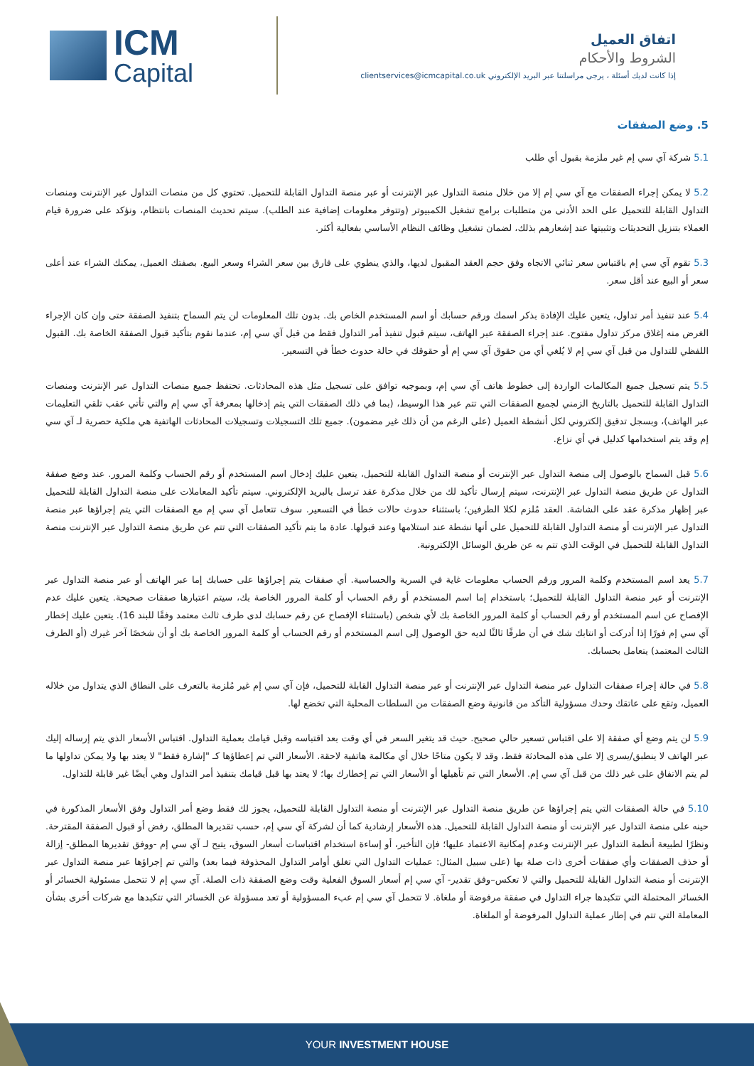ICM
Capital
اتفاق العميل
الشروط والأحكام
إذا كانت لديك أسئلة ، يرجى مراسلتنا عبر البريد الإلكتروني clientservices@icmcapital.co.uk
5. وضع الصفقات
5.1 شركة آي سي إم غير ملزمة بقبول أي طلب
5.2 لا يمكن إجراء الصفقات مع آي سي إم إلا من خلال منصة التداول عبر الإنترنت أو عبر منصة التداول القابلة للتحميل. تحتوي كل من منصات التداول عبر الإنترنت ومنصات التداول القابلة للتحميل على الحد الأدنى من متطلبات برامج تشغيل الكمبيوتر (وتتوفر معلومات إضافية عند الطلب). سيتم تحديث المنصات بانتظام، ونؤكد على ضرورة قيام العملاء بتنزيل التحديثات وتثبيتها عند إشعارهم بذلك، لضمان تشغيل وظائف النظام الأساسي بفعالية أكثر.
5.3 تقوم آي سي إم باقتباس سعر ثنائي الاتجاه وفق حجم العقد المقبول لديها، والذي ينطوي على فارق بين سعر الشراء وسعر البيع. بصفتك العميل، يمكنك الشراء عند أعلى سعر أو البيع عند أقل سعر.
5.4 عند تنفيذ أمر تداول، يتعين عليك الإفادة بذكر اسمك ورقم حسابك أو اسم المستخدم الخاص بك. بدون تلك المعلومات لن يتم السماح بتنفيذ الصفقة حتى وإن كان الإجراء الغرض منه إغلاق مركز تداول مفتوح. عند إجراء الصفقة عبر الهاتف، سيتم قبول تنفيذ أمر التداول فقط من قبل آي سي إم، عندما نقوم بتأكيد قبول الصفقة الخاصة بك. القبول اللفظي للتداول من قبل آي سي إم لا يُلغي أي من حقوق آي سي إم أو حقوقك في حالة حدوث خطأ في التسعير.
5.5 يتم تسجيل جميع المكالمات الواردة إلى خطوط هاتف آي سي إم، وبموجبه توافق على تسجيل مثل هذه المحادثات. تحتفظ جميع منصات التداول عبر الإنترنت ومنصات التداول القابلة للتحميل بالتاريخ الزمني لجميع الصفقات التي تتم عبر هذا الوسيط، (بما في ذلك الصفقات التي يتم إدخالها بمعرفة آي سي إم والتي تأتي عقب تلقي التعليمات عبر الهاتف)، وبسجل تدقيق إلكتروني لكل أنشطة العميل (على الرغم من أن ذلك غير مضمون). جميع تلك التسجيلات وتسجيلات المحادثات الهاتفية هي ملكية حصرية لـ آي سي إم وقد يتم استخدامها كدليل في أي نزاع.
5.6 قبل السماح بالوصول إلى منصة التداول عبر الإنترنت أو منصة التداول القابلة للتحميل، يتعين عليك إدخال اسم المستخدم أو رقم الحساب وكلمة المرور. عند وضع صفقة التداول عن طريق منصة التداول عبر الإنترنت، سيتم إرسال تأكيد لك من خلال مذكرة عقد ترسل بالبريد الإلكتروني. سيتم تأكيد المعاملات على منصة التداول القابلة للتحميل عبر إظهار مذكرة عقد على الشاشة. العقد مُلزم لكلا الطرفين؛ باستثناء حدوث حالات خطأ في التسعير. سوف تتعامل آي سي إم مع الصفقات التي يتم إجراؤها عبر منصة التداول عبر الإنترنت أو منصة التداول القابلة للتحميل على أنها نشطة عند استلامها وعند قبولها. عادة ما يتم تأكيد الصفقات التي تتم عن طريق منصة التداول عبر الإنترنت منصة التداول القابلة للتحميل في الوقت الذي تتم به عن طريق الوسائل الإلكترونية.
5.7 يعد اسم المستخدم وكلمة المرور ورقم الحساب معلومات غاية في السرية والحساسية. أي صفقات يتم إجراؤها على حسابك إما عبر الهاتف أو عبر منصة التداول عبر الإنترنت أو عبر منصة التداول القابلة للتحميل؛ باستخدام إما اسم المستخدم أو رقم الحساب أو كلمة المرور الخاصة بك، سيتم اعتبارها صفقات صحيحة. يتعين عليك عدم الإفصاح عن اسم المستخدم أو رقم الحساب أو كلمة المرور الخاصة بك لأي شخص (باستثناء الإفصاح عن رقم حسابك لدى طرف ثالث معتمد وفقًا للبند 16). يتعين عليك إخطار آي سي إم فورًا إذا أدركت أو انتابك شك في أن طرفًا ثالثًا لديه حق الوصول إلى اسم المستخدم أو رقم الحساب أو كلمة المرور الخاصة بك أو أن شخصًا آخر غيرك (أو الطرف الثالث المعتمد) يتعامل بحسابك.
5.8 في حالة إجراء صفقات التداول عبر منصة التداول عبر الإنترنت أو عبر منصة التداول القابلة للتحميل، فإن آي سي إم غير مُلزمة بالتعرف على النطاق الذي يتداول من خلاله العميل، وتقع على عاتقك وحدك مسؤولية التأكد من قانونية وضع الصفقات من السلطات المحلية التي تخضع لها.
5.9 لن يتم وضع أي صفقة إلا على اقتباس تسعير حالي صحيح. حيث قد يتغير السعر في أي وقت بعد اقتباسه وقبل قيامك بعملية التداول. اقتباس الأسعار الذي يتم إرساله إليك عبر الهاتف لا ينطبق/يسرى إلا على هذه المحادثة فقط، وقد لا يكون متاحًا خلال أي مكالمة هاتفية لاحقة. الأسعار التي تم إعطاؤها كـ "إشارة فقط" لا يعتد بها ولا يمكن تداولها ما لم يتم الاتفاق على غير ذلك من قبل آي سي إم. الأسعار التي تم تأهيلها أو الأسعار التي تم إخطارك بها؛ لا يعتد بها قبل قيامك بتنفيذ أمر التداول وهي أيضًا غير قابلة للتداول.
5.10 في حالة الصفقات التي يتم إجراؤها عن طريق منصة التداول عبر الإنترنت أو منصة التداول القابلة للتحميل، يجوز لك فقط وضع أمر التداول وفق الأسعار المذكورة في حينه على منصة التداول عبر الإنترنت أو منصة التداول القابلة للتحميل. هذه الأسعار إرشادية كما أن لشركة آي سي إم، حسب تقديرها المطلق، رفض أو قبول الصفقة المقترحة. ونظرًا لطبيعة أنظمة التداول عبر الإنترنت وعدم إمكانية الاعتماد عليها؛ فإن التأخير، أو إساءة استخدام اقتباسات أسعار السوق، يتيح لـ آي سي إم -ووفق تقديرها المطلق- إزالة أو حذف الصفقات وأي صفقات أخرى ذات صلة بها (على سبيل المثال: عمليات التداول التي تغلق أوامر التداول المحذوفة فيما بعد) والتي تم إجراؤها عبر منصة التداول عبر الإنترنت أو منصة التداول القابلة للتحميل والتي لا تعكس–وفق تقدير- آي سي إم أسعار السوق الفعلية وقت وضع الصفقة ذات الصلة. آي سي إم لا تتحمل مسئولية الخسائر أو الخسائر المحتملة التي تتكبدها جراء التداول في صفقة مرفوضة أو ملغاة. لا تتحمل آي سي إم عبء المسؤولية أو تعد مسؤولة عن الخسائر التي تتكبدها مع شركات أخرى بشأن المعاملة التي تتم في إطار عملية التداول المرفوضة أو الملغاة.
YOUR INVESTMENT HOUSE